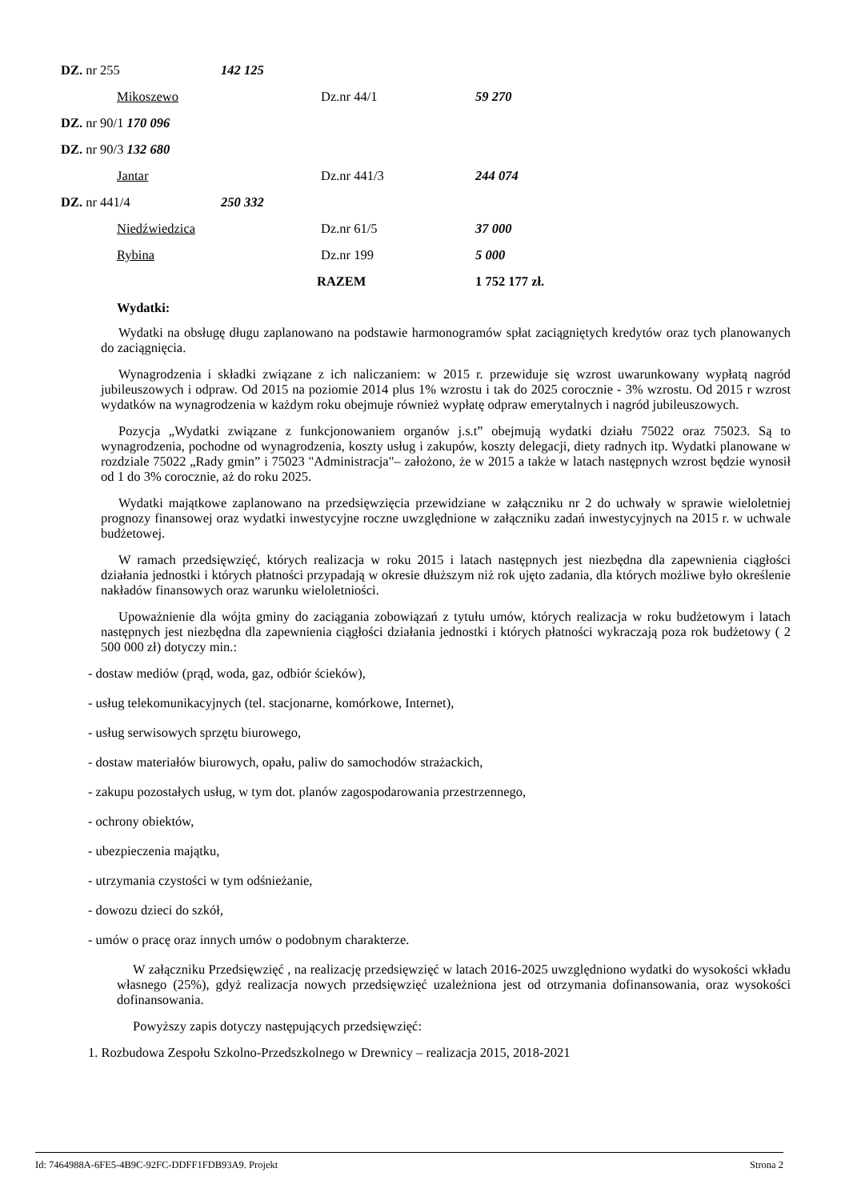DZ. nr 255 142 125
Mikoszewo Dz.nr 44/1 59 270
DZ. nr 90/1 170 096
DZ. nr 90/3 132 680
Jantar Dz.nr 441/3 244 074
DZ. nr 441/4 250 332
Niedźwiedzica Dz.nr 61/5 37 000
Rybina Dz.nr 199 5 000
RAZEM 1 752 177 zł.
Wydatki:
Wydatki na obsługę długu zaplanowano na podstawie harmonogramów spłat zaciągniętych kredytów oraz tych planowanych do zaciągnięcia.
Wynagrodzenia i składki związane z ich naliczaniem: w 2015 r. przewiduje się wzrost uwarunkowany wypłatą nagród jubileuszowych i odpraw. Od 2015 na poziomie 2014 plus 1% wzrostu i tak do 2025 corocznie - 3% wzrostu. Od 2015 r wzrost wydatków na wynagrodzenia w każdym roku obejmuje również wypłatę odpraw emerytalnych i nagród jubileuszowych.
Pozycja „Wydatki związane z funkcjonowaniem organów j.s.t” obejmują wydatki działu 75022 oraz 75023. Są to wynagrodzenia, pochodne od wynagrodzenia, koszty usług i zakupów, koszty delegacji, diety radnych itp. Wydatki planowane w rozdziale 75022 „Rady gmin” i 75023 "Administracja"– założono, że w 2015 a także w latach następnych wzrost będzie wynosił od 1 do 3% corocznie, aż do roku 2025.
Wydatki majątkowe zaplanowano na przedsięwzięcia przewidziane w załączniku nr 2 do uchwały w sprawie wieloletniej prognozy finansowej oraz wydatki inwestycyjne roczne uwzględnione w załączniku zadań inwestycyjnych na 2015 r. w uchwale budżetowej.
W ramach przedsięwzięć, których realizacja w roku 2015 i latach następnych jest niezbędna dla zapewnienia ciągłości działania jednostki i których płatności przypadają w okresie dłuższym niż rok ujęto zadania, dla których możliwe było określenie nakładów finansowych oraz warunku wieloletniości.
Upoważnienie dla wójta gminy do zaciągania zobowiązań z tytułu umów, których realizacja w roku budżetowym i latach następnych jest niezbędna dla zapewnienia ciągłości działania jednostki i których płatności wykraczają poza rok budżetowy ( 2 500 000 zł) dotyczy min.:
- dostaw mediów (prąd, woda, gaz, odbiór ścieków),
- usług telekomunikacyjnych (tel. stacjonarne, komórkowe, Internet),
- usług serwisowych sprzętu biurowego,
- dostaw materiałów biurowych, opału, paliw do samochodów strażackich,
- zakupu pozostałych usług, w tym dot. planów zagospodarowania przestrzennego,
- ochrony obiektów,
- ubezpieczenia majątku,
- utrzymania czystości w tym odśnieżanie,
- dowozu dzieci do szkół,
- umów o pracę oraz innych umów o podobnym charakterze.
W załączniku Przedsięwzięć , na realizację przedsięwzięć w latach 2016-2025 uwzględniono wydatki do wysokości wkładu własnego (25%), gdyż realizacja nowych przedsięwzięć uzależniona jest od otrzymania dofinansowania, oraz wysokości dofinansowania.
Powyższy zapis dotyczy następujących przedsięwzięć:
1. Rozbudowa Zespołu Szkolno-Przedszkolnego w Drewnicy – realizacja 2015, 2018-2021
Id: 7464988A-6FE5-4B9C-92FC-DDFF1FDB93A9. Projekt Strona 2